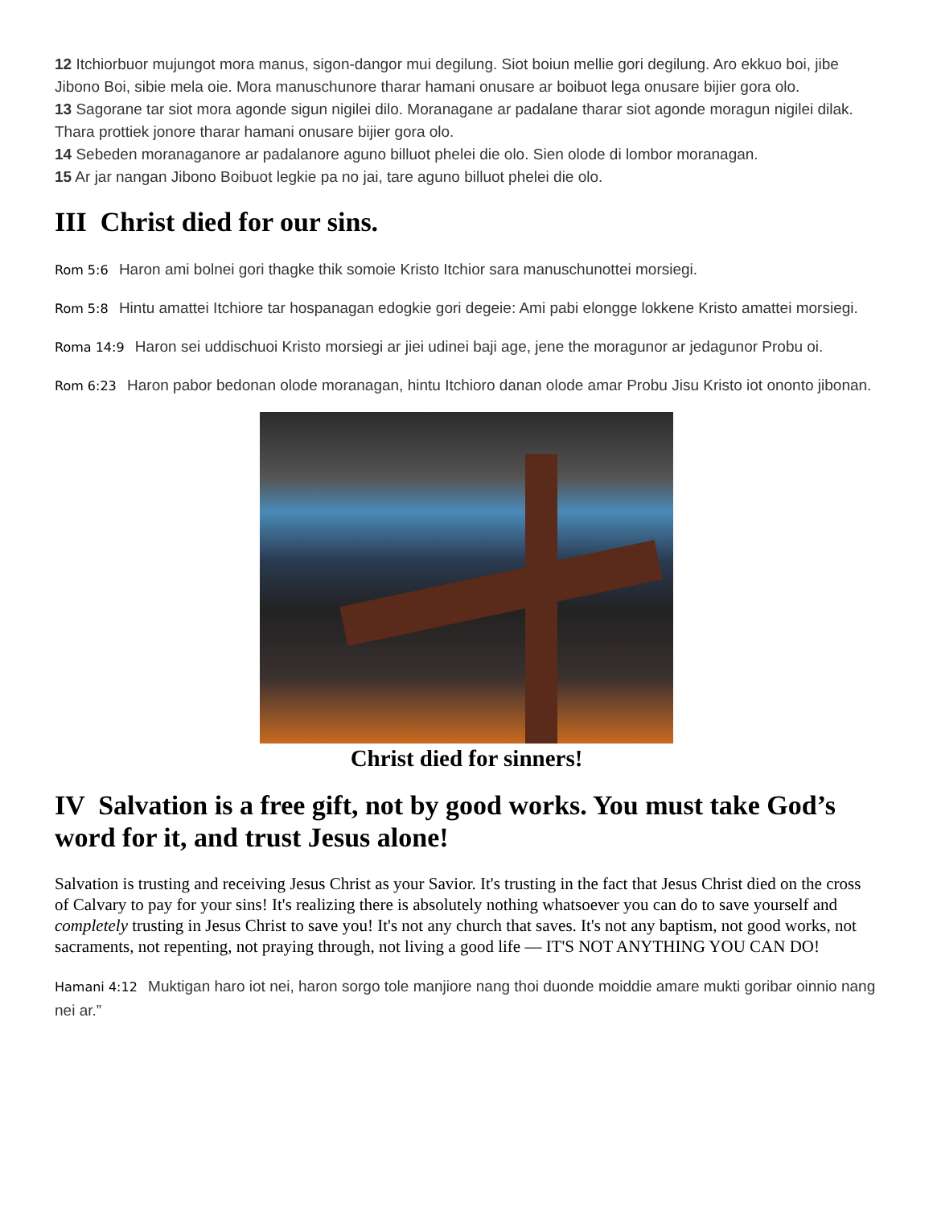12 Itchiorbuor mujungot mora manus, sigon-dangor mui degilung. Siot boiun mellie gori degilung. Aro ekkuo boi, jibe Jibono Boi, sibie mela oie. Mora manuschunore tharar hamani onusare ar boibuot lega onusare bijier gora olo.
13 Sagorane tar siot mora agonde sigun nigilei dilo. Moranagane ar padalane tharar siot agonde moragun nigilei dilak. Thara prottiek jonore tharar hamani onusare bijier gora olo.
14 Sebeden moranaganore ar padalanore aguno billuot phelei die olo. Sien olode di lombor moranagan.
15 Ar jar nangan Jibono Boibuot legkie pa no jai, tare aguno billuot phelei die olo.
III Christ died for our sins.
Rom 5:6 Haron ami bolnei gori thagke thik somoie Kristo Itchior sara manuschunottei morsiegi.
Rom 5:8 Hintu amattei Itchiore tar hospanagan edogkie gori degeie: Ami pabi elongge lokkene Kristo amattei morsiegi.
Roma 14:9 Haron sei uddischuoi Kristo morsiegi ar jiei udinei baji age, jene the moragunor ar jedagunor Probu oi.
Rom 6:23 Haron pabor bedonan olode moranagan, hintu Itchioro danan olode amar Probu Jisu Kristo iot ononto jibonan.
Christ died for sinners!
IV Salvation is a free gift, not by good works. You must take God’s word for it, and trust Jesus alone!
Salvation is trusting and receiving Jesus Christ as your Savior. It's trusting in the fact that Jesus Christ died on the cross of Calvary to pay for your sins! It's realizing there is absolutely nothing whatsoever you can do to save yourself and completely trusting in Jesus Christ to save you! It's not any church that saves. It's not any baptism, not good works, not sacraments, not repenting, not praying through, not living a good life — IT'S NOT ANYTHING YOU CAN DO!
Hamani 4:12 Muktigan haro iot nei, haron sorgo tole manjiore nang thoi duonde moiddie amare mukti goribar oinnio nang nei ar.”